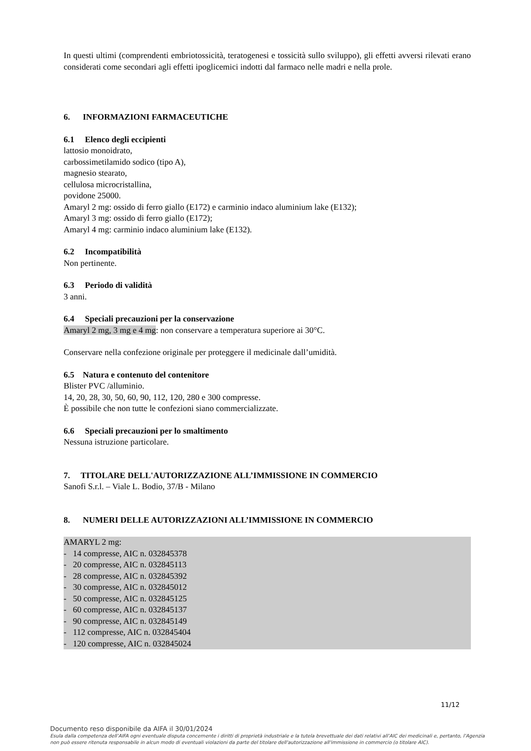In questi ultimi (comprendenti embriotossicità, teratogenesi e tossicità sullo sviluppo), gli effetti avversi rilevati erano considerati come secondari agli effetti ipoglicemici indotti dal farmaco nelle madri e nella prole.
6. INFORMAZIONI FARMACEUTICHE
6.1 Elenco degli eccipienti
lattosio monoidrato,
carbossimetilamido sodico (tipo A),
magnesio stearato,
cellulosa microcristallina,
povidone 25000.
Amaryl 2 mg: ossido di ferro giallo (E172) e carminio indaco aluminium lake (E132);
Amaryl 3 mg: ossido di ferro giallo (E172);
Amaryl 4 mg: carminio indaco aluminium lake (E132).
6.2 Incompatibilità
Non pertinente.
6.3 Periodo di validità
3 anni.
6.4 Speciali precauzioni per la conservazione
Amaryl 2 mg, 3 mg e 4 mg: non conservare a temperatura superiore ai 30°C.
Conservare nella confezione originale per proteggere il medicinale dall’umidità.
6.5 Natura e contenuto del contenitore
Blister PVC /alluminio.
14, 20, 28, 30, 50, 60, 90, 112, 120, 280 e 300 compresse.
È possibile che non tutte le confezioni siano commercializzate.
6.6 Speciali precauzioni per lo smaltimento
Nessuna istruzione particolare.
7. TITOLARE DELL'AUTORIZZAZIONE ALL’IMMISSIONE IN COMMERCIO
Sanofi S.r.l. – Viale L. Bodio, 37/B - Milano
8. NUMERI DELLE AUTORIZZAZIONI ALL’IMMISSIONE IN COMMERCIO
AMARYL 2 mg:
- 14 compresse, AIC n. 032845378
- 20 compresse, AIC n. 032845113
- 28 compresse, AIC n. 032845392
- 30 compresse, AIC n. 032845012
- 50 compresse, AIC n. 032845125
- 60 compresse, AIC n. 032845137
- 90 compresse, AIC n. 032845149
- 112 compresse, AIC n. 032845404
- 120 compresse, AIC n. 032845024
11/12
Documento reso disponibile da AIFA il 30/01/2024
Esula dalla competenza dell’AIFA ogni eventuale disputa concernente i diritti di proprietà industriale e la tutela brevettuale dei dati relativi all’AIC dei medicinali e, pertanto, l’Agenzia non può essere ritenuta responsabile in alcun modo di eventuali violazioni da parte del titolare dell'autorizzazione all'immissione in commercio (o titolare AIC).